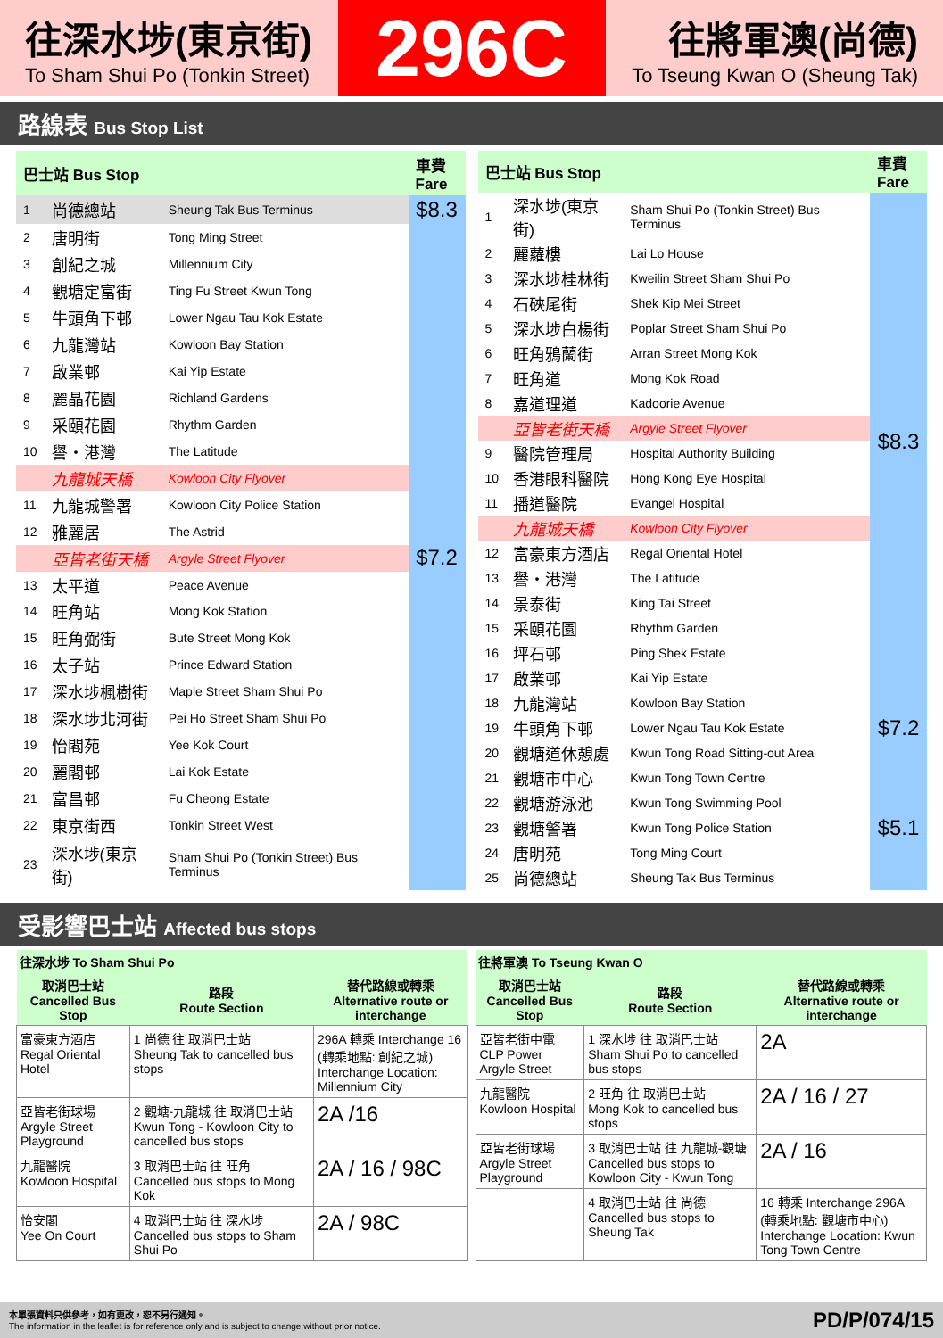往深水埗(東京街)
To Sham Shui Po (Tonkin Street)
296C
往將軍澳(尚德)
To Tseung Kwan O (Sheung Tak)
路線表 Bus Stop List
| 巴士站 Bus Stop | | | 車費 Fare |
| --- | --- | --- | --- |
| 1 | 尚德總站 | Sheung Tak Bus Terminus | $8.3 |
| 2 | 唐明街 | Tong Ming Street | $7.2 |
| 3 | 創紀之城 | Millennium City | |
| 4 | 觀塘定富街 | Ting Fu Street Kwun Tong | |
| 5 | 牛頭角下邨 | Lower Ngau Tau Kok Estate | |
| 6 | 九龍灣站 | Kowloon Bay Station | |
| 7 | 啟業邨 | Kai Yip Estate | |
| 8 | 麗晶花園 | Richland Gardens | |
| 9 | 采頤花園 | Rhythm Garden | |
| 10 | 譽・港灣 | The Latitude | |
| | 九龍城天橋 | Kowloon City Flyover | |
| 11 | 九龍城警署 | Kowloon City Police Station | |
| 12 | 雅麗居 | The Astrid | |
| | 亞皆老街天橋 | Argyle Street Flyover | |
| 13 | 太平道 | Peace Avenue | |
| 14 | 旺角站 | Mong Kok Station | |
| 15 | 旺角弼街 | Bute Street Mong Kok | |
| 16 | 太子站 | Prince Edward Station | |
| 17 | 深水埗楓樹街 | Maple Street Sham Shui Po | |
| 18 | 深水埗北河街 | Pei Ho Street Sham Shui Po | |
| 19 | 怡閣苑 | Yee Kok Court | |
| 20 | 麗閣邨 | Lai Kok Estate | |
| 21 | 富昌邨 | Fu Cheong Estate | |
| 22 | 東京街西 | Tonkin Street West | |
| 23 | 深水埗(東京街) | Sham Shui Po (Tonkin Street) Bus Terminus | |
| 巴士站 Bus Stop | | | 車費 Fare |
| --- | --- | --- | --- |
| 1 | 深水埗(東京街) | Sham Shui Po (Tonkin Street) Bus Terminus | $8.3 |
| 2 | 麗蘿樓 | Lai Lo House | |
| 3 | 深水埗桂林街 | Kweilin Street Sham Shui Po | |
| 4 | 石硤尾街 | Shek Kip Mei Street | |
| 5 | 深水埗白楊街 | Poplar Street Sham Shui Po | |
| 6 | 旺角鴉蘭街 | Arran Street Mong Kok | |
| 7 | 旺角道 | Mong Kok Road | |
| 8 | 嘉道理道 | Kadoorie Avenue | |
| | 亞皆老街天橋 | Argyle Street Flyover | |
| 9 | 醫院管理局 | Hospital Authority Building | |
| 10 | 香港眼科醫院 | Hong Kong Eye Hospital | |
| 11 | 播道醫院 | Evangel Hospital | |
| | 九龍城天橋 | Kowloon City Flyover | |
| 12 | 富豪東方酒店 | Regal Oriental Hotel | |
| 13 | 譽・港灣 | The Latitude | |
| 14 | 景泰街 | King Tai Street | |
| 15 | 采頤花園 | Rhythm Garden | |
| 16 | 坪石邨 | Ping Shek Estate | |
| 17 | 啟業邨 | Kai Yip Estate | |
| 18 | 九龍灣站 | Kowloon Bay Station | $7.2 |
| 19 | 牛頭角下邨 | Lower Ngau Tau Kok Estate | |
| 20 | 觀塘道休憩處 | Kwun Tong Road Sitting-out Area | |
| 21 | 觀塘市中心 | Kwun Tong Town Centre | $5.1 |
| 22 | 觀塘游泳池 | Kwun Tong Swimming Pool | |
| 23 | 觀塘警署 | Kwun Tong Police Station | |
| 24 | 唐明苑 | Tong Ming Court | |
| 25 | 尚德總站 | Sheung Tak Bus Terminus | |
受影響巴士站 Affected bus stops
| 往深水埗 To Sham Shui Po | | |
| --- | --- | --- |
| 取消巴士站 Cancelled Bus Stop | 路段 Route Section | 替代路線或轉乘 Alternative route or interchange |
| 富豪東方酒店 Regal Oriental Hotel | 1 尚德 往 取消巴士站 Sheung Tak to cancelled bus stops | 296A 轉乘 Interchange 16 (轉乘地點: 創紀之城) Interchange Location: Millennium City |
| 亞皆老街球場 Argyle Street Playground | 2 觀塘-九龍城 往 取消巴士站 Kwun Tong - Kowloon City to cancelled bus stops | 2A /16 |
| 九龍醫院 Kowloon Hospital | 3 取消巴士站 往 旺角 Cancelled bus stops to Mong Kok | 2A / 16 / 98C |
| 怡安閣 Yee On Court | 4 取消巴士站 往 深水埗 Cancelled bus stops to Sham Shui Po | 2A / 98C |
| 往將軍澳 To Tseung Kwan O | | |
| --- | --- | --- |
| 取消巴士站 Cancelled Bus Stop | 路段 Route Section | 替代路線或轉乘 Alternative route or interchange |
| 亞皆老街中電 CLP Power Argyle Street | 1 深水埗 往 取消巴士站 Sham Shui Po to cancelled bus stops | 2A |
| 九龍醫院 Kowloon Hospital | 2 旺角 往 取消巴士站 Mong Kok to cancelled bus stops | 2A / 16 / 27 |
| 亞皆老街球場 Argyle Street Playground | 3 取消巴士站 往 九龍城-觀塘 Cancelled bus stops to Kowloon City - Kwun Tong | 2A / 16 |
| | 4 取消巴士站 往 尚德 Cancelled bus stops to Sheung Tak | 16 轉乘 Interchange 296A (轉乘地點: 觀塘市中心) Interchange Location: Kwun Tong Town Centre |
本單張資料只供參考，如有更改，恕不另行通知。
The information in the leaflet is for reference only and is subject to change without prior notice.
PD/P/074/15